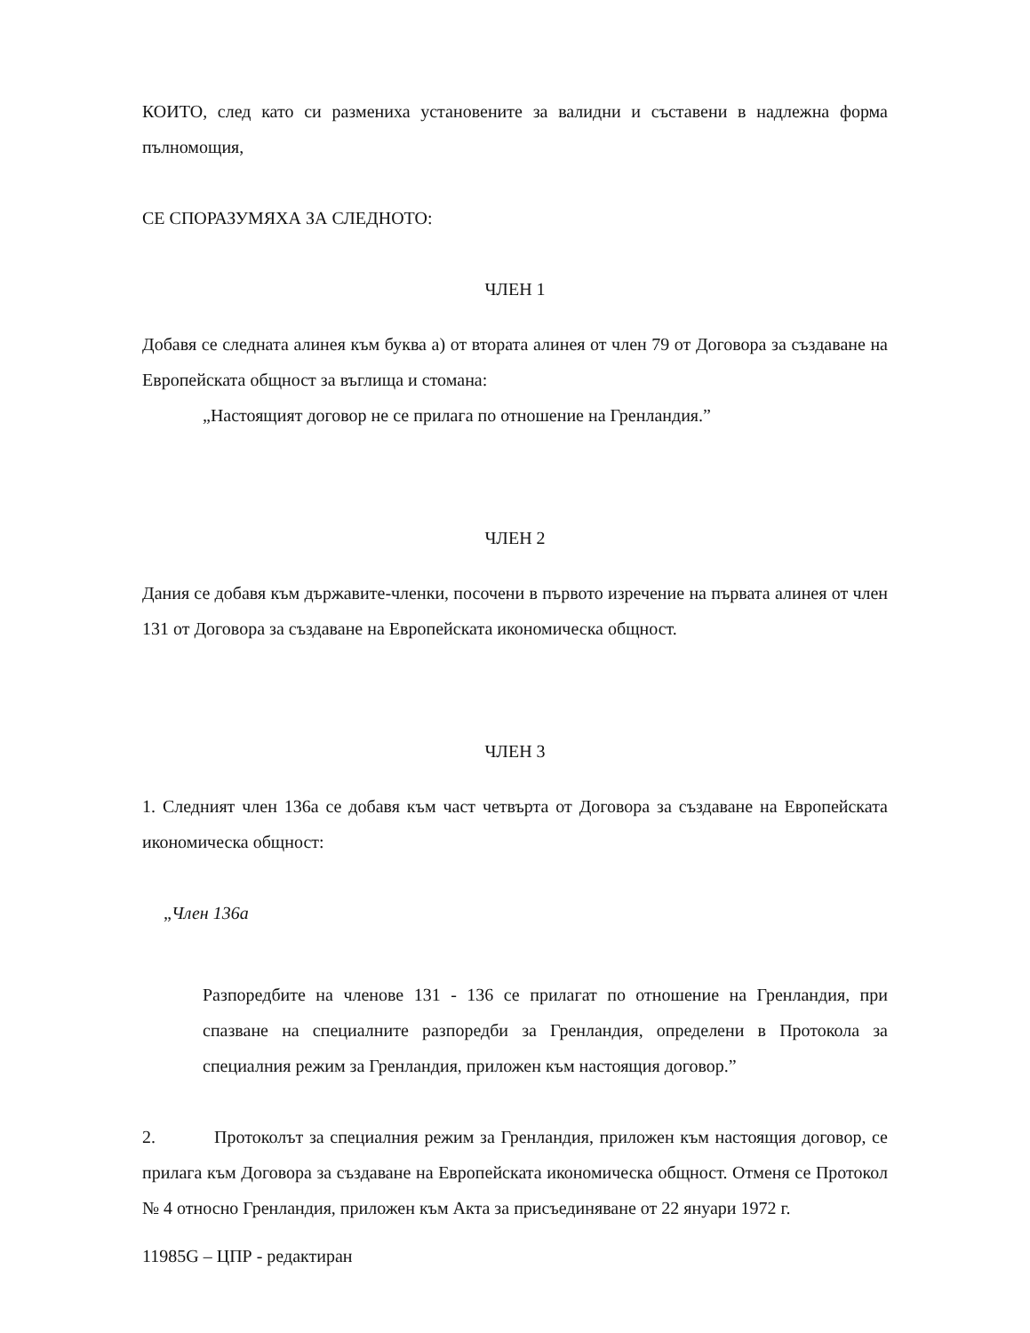КОИТО, след като си размениха установените за валидни и съставени в надлежна форма пълномощия,
СЕ СПОРАЗУМЯХА ЗА СЛЕДНОТО:
ЧЛЕН 1
Добавя се следната алинея към буква а) от втората алинея от член 79 от Договора за създаване на Европейската общност за въглища и стомана:
„Настоящият договор не се прилага по отношение на Гренландия.”
ЧЛЕН 2
Дания се добавя към държавите-членки, посочени в първото изречение на първата алинея от член 131 от Договора за създаване на Европейската икономическа общност.
ЧЛЕН 3
1. Следният член 136а се добавя към част четвърта от Договора за създаване на Европейската икономическа общност:
„Член 136а
Разпоредбите на членове 131 - 136 се прилагат по отношение на Гренландия, при спазване на специалните разпоредби за Гренландия, определени в Протокола за специалния режим за Гренландия, приложен към настоящия договор.”
2. Протоколът за специалния режим за Гренландия, приложен към настоящия договор, се прилага към Договора за създаване на Европейската икономическа общност. Отменя се Протокол № 4 относно Гренландия, приложен към Акта за присъединяване от 22 януари 1972 г.
11985G – ЦПР - редактиран